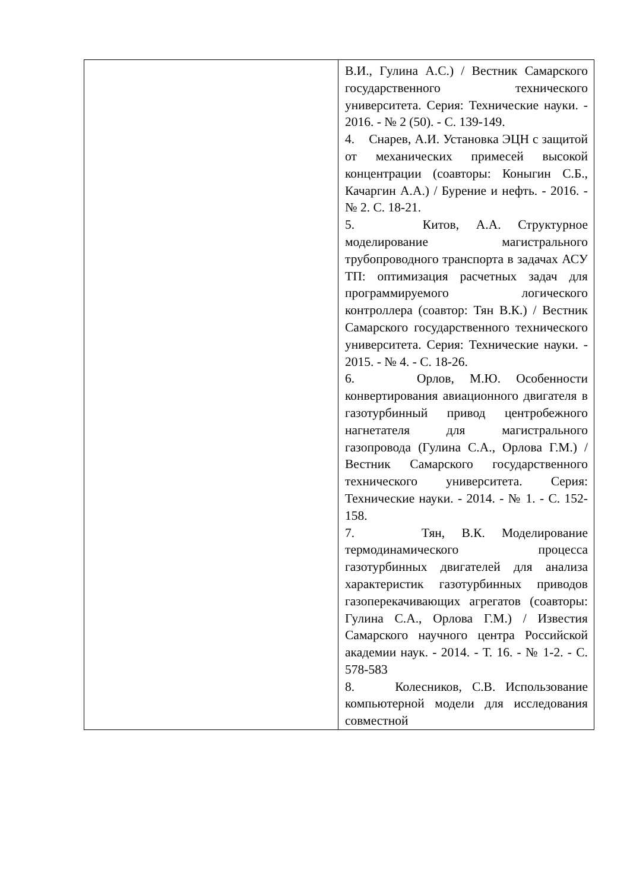| | В.И., Гулина А.С.) / Вестник Самарского государственного технического университета. Серия: Технические науки. - 2016. - № 2 (50). - С. 139-149. 4. Снарев, А.И. Установка ЭЦН с защитой от механических примесей высокой концентрации (соавторы: Коныгин С.Б., Качаргин А.А.) / Бурение и нефть. - 2016. -№ 2. С. 18-21. 5. Китов, А.А. Структурное моделирование магистрального трубопроводного транспорта в задачах АСУ ТП: оптимизация расчетных задач для программируемого логического контроллера (соавтор: Тян В.К.) / Вестник Самарского государственного технического университета. Серия: Технические науки. - 2015. - № 4. - С. 18-26. 6. Орлов, М.Ю. Особенности конвертирования авиационного двигателя в газотурбинный привод центробежного нагнетателя для магистрального газопровода (Гулина С.А., Орлова Г.М.) / Вестник Самарского государственного технического университета. Серия: Технические науки. - 2014. - № 1. - С. 152-158. 7. Тян, В.К. Моделирование термодинамического процесса газотурбинных двигателей для анализа характеристик газотурбинных приводов газоперекачивающих агрегатов (соавторы: Гулина С.А., Орлова Г.М.) / Известия Самарского научного центра Российской академии наук. - 2014. - Т. 16. - № 1-2. - С. 578-583 8. Колесников, С.В. Использование компьютерной модели для исследования совместной |